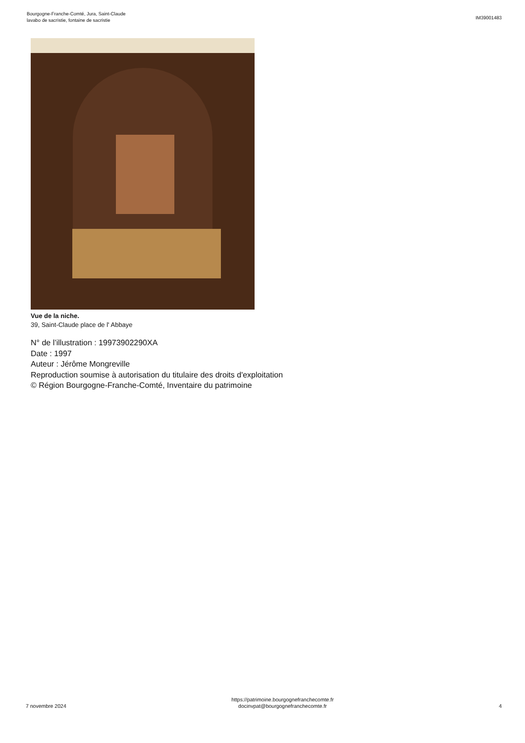Bourgogne-Franche-Comté, Jura, Saint-Claude
lavabo de sacristie, fontaine de sacristie
IM39001483
Vue de la niche.
39, Saint-Claude place de l' Abbaye
N° de l’illustration : 19973902290XA
Date : 1997
Auteur : Jérôme Mongreville
Reproduction soumise à autorisation du titulaire des droits d'exploitation
© Région Bourgogne-Franche-Comté, Inventaire du patrimoine
7 novembre 2024
https://patrimoine.bourgognefranchecomte.fr
docinvpat@bourgognefranchecomte.fr
4